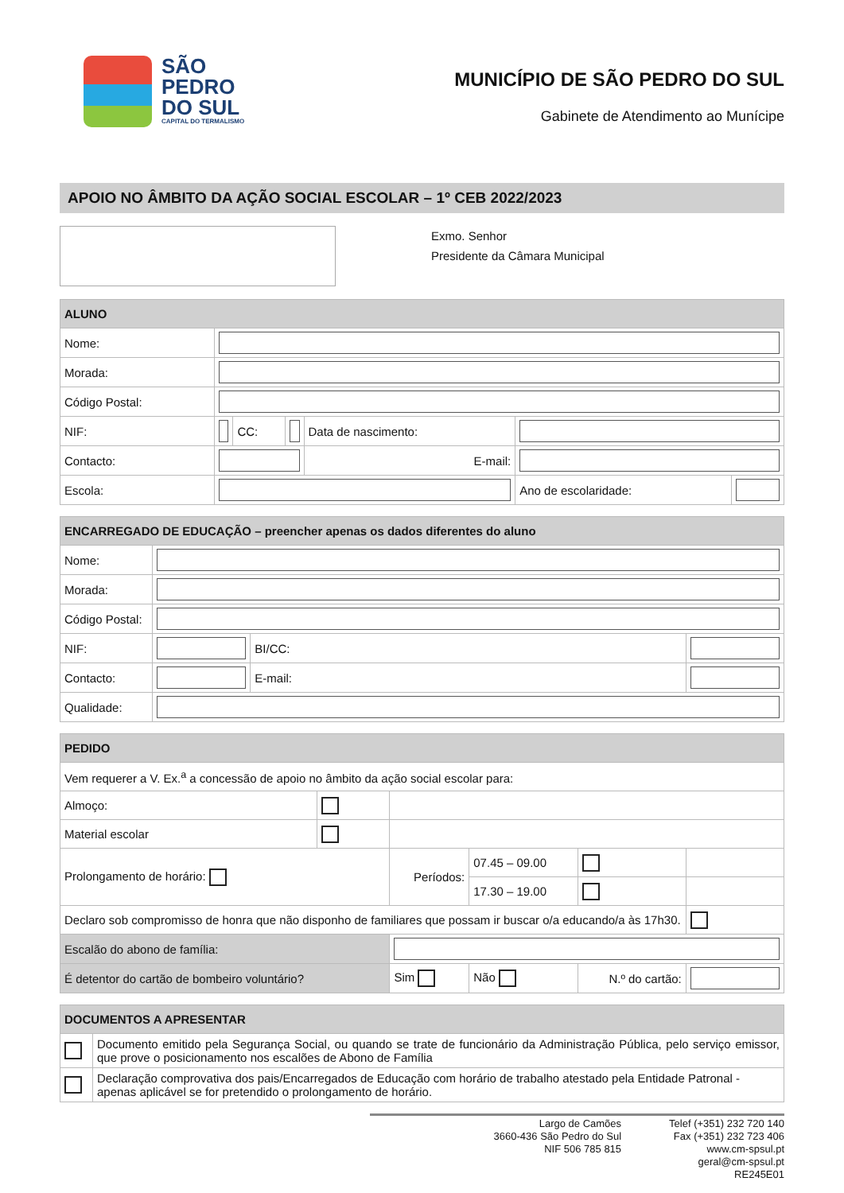SÃO
PEDRO
DO SUL
CAPITAL DO TERMALISMO
MUNICÍPIO DE SÃO PEDRO DO SUL
Gabinete de Atendimento ao Munícipe
APOIO NO ÂMBITO DA AÇÃO SOCIAL ESCOLAR – 1º CEB 2022/2023
Exmo. Senhor
Presidente da Câmara Municipal
| ALUNO | | | | | | |
| --- | --- | --- | --- | --- | --- | --- |
| Nome: | | | | | | |
| Morada: | | | | | | |
| Código Postal: | | | | | | |
| NIF: | | CC: | | Data de nascimento: | | |
| Contacto: | | | | E-mail: | | |
| Escola: | | | | | Ano de escolaridade: | |
| ENCARREGADO DE EDUCAÇÃO – preencher apenas os dados diferentes do aluno | | | |
| --- | --- | --- | --- |
| Nome: | | | |
| Morada: | | | |
| Código Postal: | | | |
| NIF: | | BI/CC: | |
| Contacto: | | E-mail: | |
| Qualidade: | | | |
| PEDIDO | | | | | | | |
| --- | --- | --- | --- | --- | --- | --- | --- |
| Vem requerer a V. Ex.<sup>a</sup> a concessão de apoio no âmbito da ação social escolar para: | | | | | | | |
| Almoço: | | | | | | | |
| Material escolar | | | | | | | |
| Prolongamento de horário: | | Períodos: | | 07.45 – 09.00 | | | |
| | | | | 17.30 – 19.00 | | | |
| Declaro sob compromisso de honra que não disponho de familiares que possam ir buscar o/a educando/a às 17h30. | | | | | | | |
| Escalão do abono de família: | | | | | | | |
| É detentor do cartão de bombeiro voluntário? | | | Sim | Não | N.º do cartão: | | |
| DOCUMENTOS A APRESENTAR | |
| --- | --- |
| | Documento emitido pela Segurança Social, ou quando se trate de funcionário da Administração Pública, pelo serviço emissor, que prove o posicionamento nos escalões de Abono de Família |
| | Declaração comprovativa dos pais/Encarregados de Educação com horário de trabalho atestado pela Entidade Patronal - apenas aplicável se for pretendido o prolongamento de horário. |
Largo de Camões
3660-436 São Pedro do Sul
NIF 506 785 815
Telef (+351) 232 720 140
Fax (+351) 232 723 406
www.cm-spsul.pt
geral@cm-spsul.pt
RE245E01